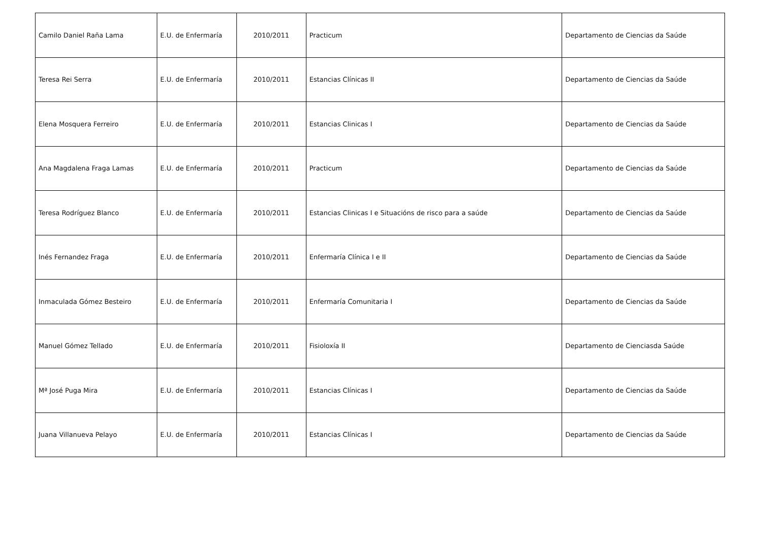| Camilo Daniel Raña Lama | E.U. de Enfermaría | 2010/2011 | Practicum | Departamento de Ciencias da Saúde |
| Teresa Rei Serra | E.U. de Enfermaría | 2010/2011 | Estancias Clínicas II | Departamento de Ciencias da Saúde |
| Elena Mosquera Ferreiro | E.U. de Enfermaría | 2010/2011 | Estancias Clinicas I | Departamento de Ciencias da Saúde |
| Ana Magdalena Fraga Lamas | E.U. de Enfermaría | 2010/2011 | Practicum | Departamento de Ciencias da Saúde |
| Teresa Rodríguez Blanco | E.U. de Enfermaría | 2010/2011 | Estancias Clinicas I e Situacións de risco para a saúde | Departamento de Ciencias da Saúde |
| Inés Fernandez Fraga | E.U. de Enfermaría | 2010/2011 | Enfermaría Clínica I e II | Departamento de Ciencias da Saúde |
| Inmaculada Gómez Besteiro | E.U. de Enfermaría | 2010/2011 | Enfermaría Comunitaria I | Departamento de Ciencias da Saúde |
| Manuel Gómez Tellado | E.U. de Enfermaría | 2010/2011 | Fisioloxía II | Departamento de Cienciasda Saúde |
| Mª José Puga Mira | E.U. de Enfermaría | 2010/2011 | Estancias Clínicas I | Departamento de Ciencias da Saúde |
| Juana Villanueva Pelayo | E.U. de Enfermaría | 2010/2011 | Estancias Clínicas I | Departamento de Ciencias da Saúde |